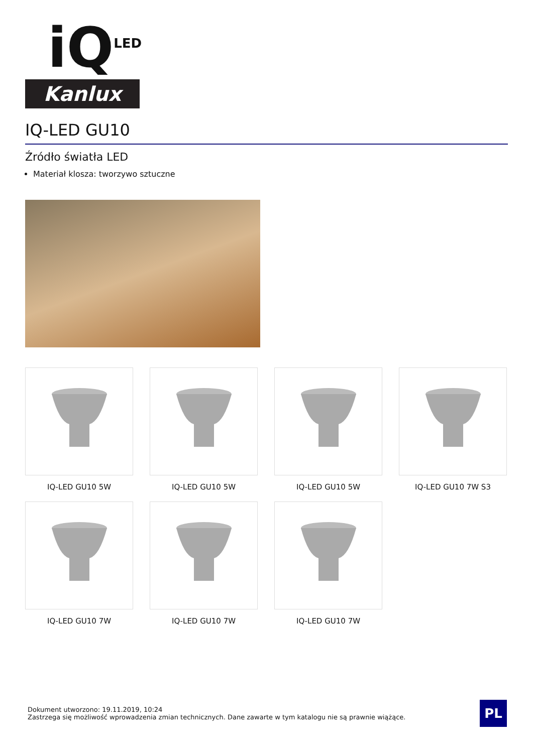iQ<sup>LED</sup>
Kanlux
IQ-LED GU10
Źródło światła LED
Materiał klosza: tworzywo sztuczne
IQ-LED GU10 5W
IQ-LED GU10 5W
IQ-LED GU10 5W
IQ-LED GU10 7W S3
IQ-LED GU10 7W
IQ-LED GU10 7W
IQ-LED GU10 7W
Dokument utworzono: 19.11.2019, 10:24
Zastrzega się możliwość wprowadzenia zmian technicznych. Dane zawarte w tym katalogu nie są prawnie wiążące.
PL